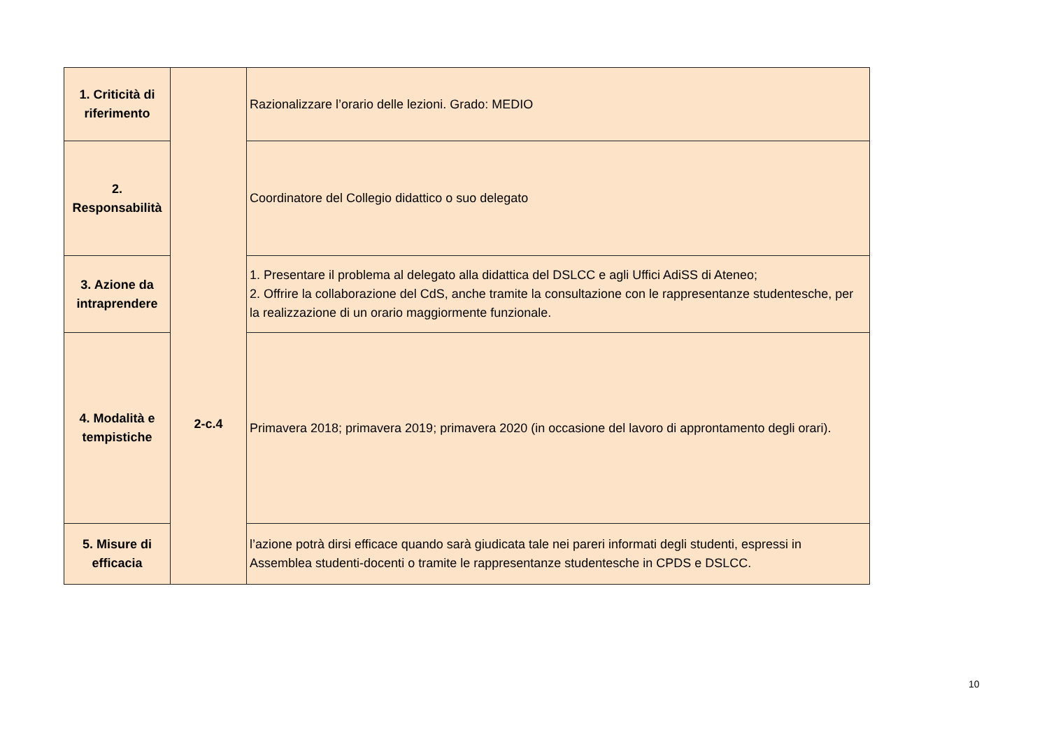| 1. Criticità di riferimento | 2-c.4 | Razionalizzare l’orario delle lezioni. Grado: MEDIO |
| 2. Responsabilità | | Coordinatore del Collegio didattico o suo delegato |
| 3. Azione da intraprendere | | 1. Presentare il problema al delegato alla didattica del DSLCC e agli Uffici AdiSS di Ateneo; 2. Offrire la collaborazione del CdS, anche tramite la consultazione con le rappresentanze studentesche, per la realizzazione di un orario maggiormente funzionale. |
| 4. Modalità e tempistiche | | Primavera 2018; primavera 2019; primavera 2020 (in occasione del lavoro di approntamento degli orari). |
| 5. Misure di efficacia | | l’azione potrà dirsi efficace quando sarà giudicata tale nei pareri informati degli studenti, espressi in Assemblea studenti-docenti o tramite le rappresentanze studentesche in CPDS e DSLCC. |
10